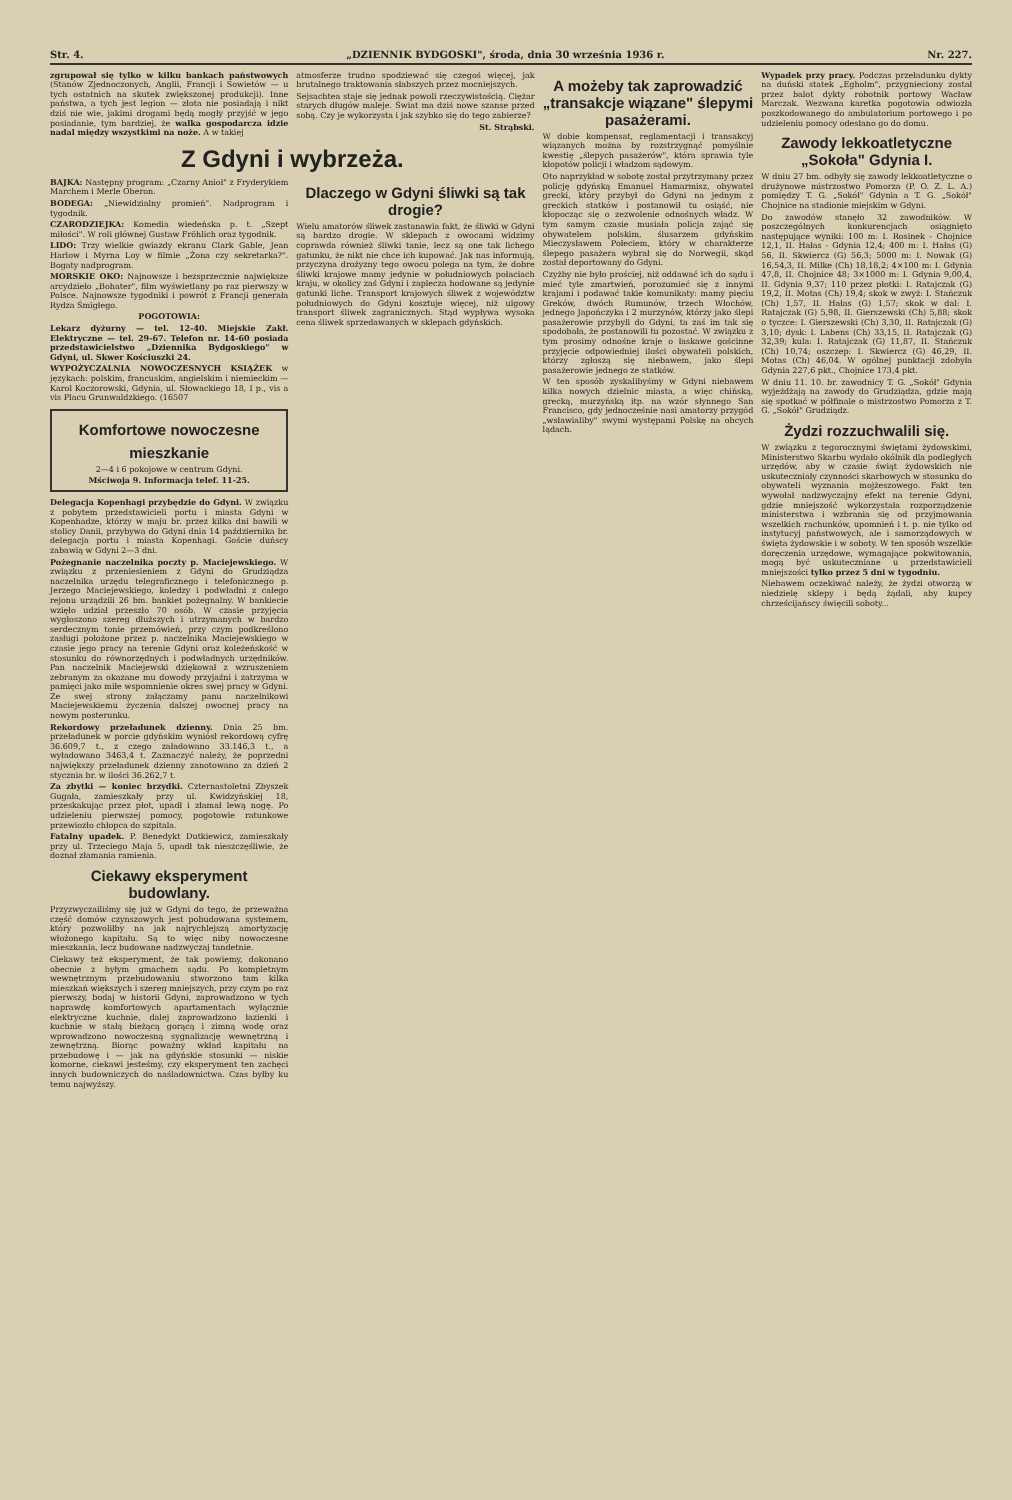Str. 4. „DZIENNIK BYDGOSKI", środa, dnia 30 września 1936 r. Nr. 227.
zgrupował się tylko w kilku bankach państwowych (Stanów Zjednoczonych, Anglii, Francji i Sowietów — u tych ostatnich na skutek zwiększonej produkcji). Inne państwa, a tych jest legion — złota nie posiadają i nikt dziś nie wie, jakimi drogami będą mogły przyjść w jego posiadanie, tym bardziej, że walka gospodarcza idzie nadal między wszystkimi na noże. A w takiej
atmosferze trudno spodziewać się czegoś więcej, jak brutalnego traktowania słabszych przez mocniejszych.
Sejsachtea staje się jednak powoli rzeczywistością. Ciężar starych długów maleje. Świat ma dziś nowe szanse przed sobą. Czy je wykorzysta i jak szybko się do tego zabierze?
St. Strąbski.
Z Gdyni i wybrzeża.
BAJKA: Następny program: „Czarny Anioł" z Fryderykiem Marchem i Merle Oberon.
BODEGA: „Niewidzialny promień". Nadprogram i tygodnik.
CZARODZIEJKA: Komedia wiedeńska p. t. „Szept miłości". W roli głównej Gustaw Fröhlich oraz tygodnik.
LIDO: Trzy wielkie gwiazdy ekranu Clark Gable, Jean Harlow i Myrna Loy w filmie „Żona czy sekretarka?". Bogaty nadprogram.
MORSKIE OKO: Najnowsze i bezsprzecznie największe arcydzieło „Bohater", film wyświetlany po raz pierwszy w Polsce. Najnowsze tygodniki i powrót z Francji generała Rydza Śmigłego.
POGOTOWIA:
Lekarz dyżurny — tel. 12-40. Miejskie Zakł. Elektryczne — tel. 29-67. Telefon nr. 14-60 posiada przedstawicielstwo „Dziennika Bydgoskiego" w Gdyni, ul. Skwer Kościuszki 24.
WYPOŻYCZALNIA NOWOCZESNYCH KSIĄŻEK w językach: polskim, francuskim, angielskim i niemieckim — Karol Koczorowski, Gdynia, ul. Słowackiego 18, I p., vis a vis Placu Grunwaldzkiego. (16507
Komfortowe nowoczesne
mieszkanie
2—4 i 6 pokojowe w centrum Gdyni.
Mściwoja 9. Informacja telef. 11-25.
Delegacja Kopenhagi przybędzie do Gdyni. W związku z pobytem przedstawicieli portu i miasta Gdyni w Kopenhadze, którzy w maju br. przez kilka dni bawili w stolicy Danii, przybywa do Gdyni dnia 14 października br. delegacja portu i miasta Kopenhagi. Goście duńscy zabawią w Gdyni 2—3 dni.
Pożegnanie naczelnika poczty p. Maciejewskiego. W związku z przeniesieniem z Gdyni do Grudziądza naczelnika urzędu telegraficznego i telefonicznego p. Jerzego Maciejewskiego, koledzy i podwładni z całego rejonu urządzili 26 bm. bankiet pożegnalny. W bankiecie wzięło udział przeszło 70 osób. W czasie przyjęcia wygłoszono szereg dłuższych i utrzymanych w bardzo serdecznym tonie przemówień, przy czym podkreślono zasługi położone przez p. naczelnika Maciejewskiego w czasie jego pracy na terenie Gdyni oraz koleżeńskość w stosunku do równorzędnych i podwładnych urzędników. Pan naczelnik Maciejewski dziękował z wzruszeniem zebranym za okazane mu dowody przyjaźni i zatrzyma w pamięci jako miłe wspomnienie okres swej pracy w Gdyni. Ze swej strony załączamy panu naczelnikowi Maciejewskiemu życzenia dalszej owocnej pracy na nowym posterunku.
Rekordowy przeładunek dzienny. Dnia 25 bm. przeładunek w porcie gdyńskim wyniósł rekordową cyfrę 36.609,7 t., z czego załadowano 33.146,3 t., a wyładowano 3463,4 t. Zaznaczyć należy, że poprzedni największy przeładunek dzienny zanotowano za dzień 2 stycznia br. w ilości 36.262,7 t.
Za zbytki — koniec brzydki. Czternastoletni Zbyszek Gugała, zamieszkały przy ul. Kwidzyńskiej 18, przeskakując przez płot, upadł i złamał lewą nogę. Po udzieleniu pierwszej pomocy, pogotowie ratunkowe przewiozło chłopca do szpitala.
Fatalny upadek. P. Benedykt Dutkiewicz, zamieszkały przy ul. Trzeciego Maja 5, upadł tak nieszczęśliwie, że doznał złamania ramienia.
Ciekawy eksperyment budowlany.
Przyzwyczailiśmy się już w Gdyni do tego, że przeważna część domów czynszowych jest pobudowana systemem, który pozwoliłby na jak najrychlejszą amortyzację włożonego kapitału. Są to więc niby nowoczesne mieszkania, lecz budowane nadzwyczaj tandetnie.
Ciekawy też eksperyment, że tak powiemy, dokonano obecnie z byłym gmachem sądu. Po kompletnym wewnętrznym przebudowaniu stworzono tam kilka mieszkań większych i szereg mniejszych, przy czym po raz pierwszy, bodaj w historii Gdyni, zaprowadzono w tych naprawdę komfortowych apartamentach wyłącznie elektryczne kuchnie, dalej zaprowadzono łazienki i kuchnie w stałą bieżącą gorącą i zimną wodę oraz wprowadzono nowoczesną sygnalizację wewnętrzną i zewnętrzną. Biorąc poważny wkład kapitału na przebudowę i — jak na gdyńskie stosunki — niskie komorne, ciekawi jesteśmy, czy eksperyment ten zachęci innych budowniczych do naśladownictwa. Czas byłby ku temu najwyższy.
Dlaczego w Gdyni śliwki są tak drogie?
Wielu amatorów śliwek zastanawia fakt, że śliwki w Gdyni są bardzo drogie. W sklepach z owocami widzimy coprawda również śliwki tanie, lecz są one tak lichego gatunku, że nikt nie chce ich kupować. Jak nas informują, przyczyna drożyzny tego owocu polega na tym, że dobre śliwki krajowe mamy jedynie w południowych połaciach kraju, w okolicy zaś Gdyni i zaplecza hodowane są jedynie gatunki liche. Transport krajowych śliwek z województw południowych do Gdyni kosztuje więcej, niż ulgowy transport śliwek zagranicznych. Stąd wypływa wysoka cena śliwek sprzedawanych w sklepach gdyńskich.
A możeby tak zaprowadzić „transakcje wiązane" ślepymi pasażerami.
W dobie kompensat, reglamentacji i transakcyj wiązanych można by rozstrzygnąć pomyślnie kwestię „ślepych pasażerów", która sprawia tyle kłopotów policji i władzom sądowym.
Oto naprzykład w sobotę został przytrzymany przez policję gdyńską Emanuel Hamarmisz, obywatel grecki, który przybył do Gdyni na jednym z greckich statków i postanowił tu osiąść, nie kłopocząc się o zezwolenie odnośnych władz. W tym samym czasie musiała policja zająć się obywatelem polskim, ślusarzem gdyńskim Mieczysławem Połeciem, który w charakterze ślepego pasażera wybrał się do Norwegii, skąd został deportowany do Gdyni.
Czyżby nie było prościej, niż oddawać ich do sądu i mieć tyle zmartwień, porozumieć się z innymi krajami i podawać takie komunikaty: mamy pięciu Greków, dwóch Rumunów, trzech Włochów, jednego Japończyka i 2 murzynów, którzy jako ślepi pasażerowie przybyli do Gdyni, ta zaś im tak się spodobała, że postanowili tu pozostać. W związku z tym prosimy odnośne kraje o łaskawe gościnne przyjęcie odpowiedniej ilości obywateli polskich, którzy zgłoszą się niebawem, jako ślepi pasażerowie jednego ze statków.
W ten sposób zyskalibyśmy w Gdyni niebawem kilka nowych dzielnic miasta, a więc chińską, grecką, murzyńską itp. na wzór słynnego San Francisco, gdy jednocześnie nasi amatorzy przygód „wsławialiby" swymi występami Polskę na obcych lądach.
Wypadek przy pracy. Podczas przeładunku dykty na duński statek „Egholm", przygnieciony został przez balot dykty robotnik portowy Wacław Marczak. Wezwana karetka pogotowia odwiozła poszkodowanego do ambulatorium portowego i po udzieleniu pomocy odesłano go do domu.
Zawody lekkoatletyczne „Sokoła" Gdynia I.
W dniu 27 bm. odbyły się zawody lekkoatletyczne o drużynowe mistrzostwo Pomorza (P. O. Z. L. A.) pomiędzy T. G. „Sokół" Gdynia a T. G. „Sokół" Chojnice na stadionie miejskim w Gdyni.
Do zawodów stanęło 32 zawodników. W poszczególnych konkurencjach osiągnięto następujące wyniki: 100 m: I. Rosinek - Chojnice 12,1, II. Hałas - Gdynia 12,4; 400 m: I. Hałas (G) 56, II. Skwiercz (G) 56,3; 5000 m: I. Nowak (G) 16,54,3, II. Milke (Ch) 18,18,2; 4×100 m: I. Gdynia 47,8, II. Chojnice 48; 3×1000 m: I. Gdynia 9,00,4, II. Gdynia 9,37; 110 przez płotki: I. Ratajczak (G) 19,2, II. Motas (Ch) 19,4; skok w zwyż: I. Stańczuk (Ch) 1,57, II. Hałas (G) 1,57; skok w dal: I. Ratajczak (G) 5,98, II. Gierszewski (Ch) 5,88; skok o tyczce: I. Gierszewski (Ch) 3,30, II. Ratajczak (G) 3,10; dysk: I. Labens (Ch) 33,15, II. Ratajczak (G) 32,39; kula: I. Ratajczak (G) 11,87, II. Stańczuk (Ch) 10,74; oszczep: I. Skwiercz (G) 46,29, II. Motas (Ch) 46,04. W ogólnej punktacji zdobyła Gdynia 227,6 pkt., Chojnice 173,4 pkt.
W dniu 11. 10. br. zawodnicy T. G. „Sokół" Gdynia wyjeżdżają na zawody do Grudziądza, gdzie mają się spotkać w półfinale o mistrzostwo Pomorza z T. G. „Sokół" Grudziądz.
Żydzi rozzuchwalili się.
W związku z tegorocznymi świętami żydowskimi, Ministerstwo Skarbu wydało okólnik dla podległych urzędów, aby w czasie świąt żydowskich nie uskuteczniały czynności skarbowych w stosunku do obywateli wyznania mojżeszowego. Fakt ten wywołał nadzwyczajny efekt na terenie Gdyni, gdzie mniejszość wykorzystała rozporządzenie ministerstwa i wzbrania się od przyjmowania wszelkich rachunków, upomnień i t. p. nie tylko od instytucyj państwowych, ale i samorządowych w święta żydowskie i w soboty. W ten sposób wszelkie doręczenia urzędowe, wymagające pokwitowania, mogą być uskuteczniane u przedstawicieli mniejszości tylko przez 5 dni w tygodniu.
Niebawem oczekiwać należy, że żydzi otworzą w niedzielę sklepy i będą żądali, aby kupcy chrześcijańscy święcili soboty...